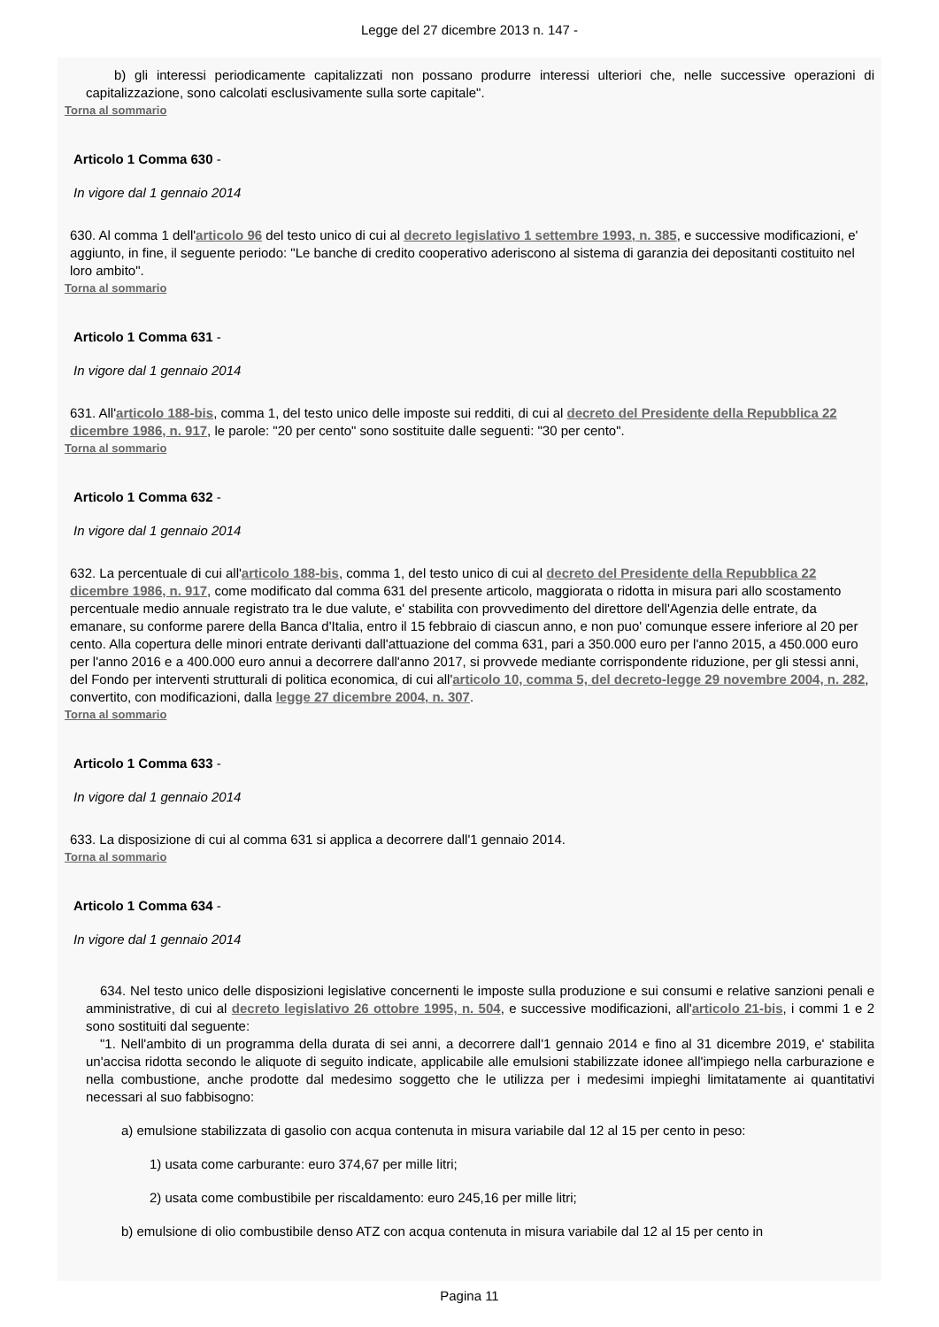Legge del 27 dicembre 2013 n. 147 -
b) gli interessi periodicamente capitalizzati non possano produrre interessi ulteriori che, nelle successive operazioni di capitalizzazione, sono calcolati esclusivamente sulla sorte capitale".
Torna al sommario
Articolo 1 Comma 630 -
In vigore dal 1 gennaio 2014
630. Al comma 1 dell'articolo 96 del testo unico di cui al decreto legislativo 1 settembre 1993, n. 385, e successive modificazioni, e' aggiunto, in fine, il seguente periodo: "Le banche di credito cooperativo aderiscono al sistema di garanzia dei depositanti costituito nel loro ambito".
Torna al sommario
Articolo 1 Comma 631 -
In vigore dal 1 gennaio 2014
631. All'articolo 188-bis, comma 1, del testo unico delle imposte sui redditi, di cui al decreto del Presidente della Repubblica 22 dicembre 1986, n. 917, le parole: "20 per cento" sono sostituite dalle seguenti: "30 per cento".
Torna al sommario
Articolo 1 Comma 632 -
In vigore dal 1 gennaio 2014
632. La percentuale di cui all'articolo 188-bis, comma 1, del testo unico di cui al decreto del Presidente della Repubblica 22 dicembre 1986, n. 917, come modificato dal comma 631 del presente articolo, maggiorata o ridotta in misura pari allo scostamento percentuale medio annuale registrato tra le due valute, e' stabilita con provvedimento del direttore dell'Agenzia delle entrate, da emanare, su conforme parere della Banca d'Italia, entro il 15 febbraio di ciascun anno, e non puo' comunque essere inferiore al 20 per cento. Alla copertura delle minori entrate derivanti dall'attuazione del comma 631, pari a 350.000 euro per l'anno 2015, a 450.000 euro per l'anno 2016 e a 400.000 euro annui a decorrere dall'anno 2017, si provvede mediante corrispondente riduzione, per gli stessi anni, del Fondo per interventi strutturali di politica economica, di cui all'articolo 10, comma 5, del decreto-legge 29 novembre 2004, n. 282, convertito, con modificazioni, dalla legge 27 dicembre 2004, n. 307.
Torna al sommario
Articolo 1 Comma 633 -
In vigore dal 1 gennaio 2014
633. La disposizione di cui al comma 631 si applica a decorrere dall'1 gennaio 2014.
Torna al sommario
Articolo 1 Comma 634 -
In vigore dal 1 gennaio 2014
634. Nel testo unico delle disposizioni legislative concernenti le imposte sulla produzione e sui consumi e relative sanzioni penali e amministrative, di cui al decreto legislativo 26 ottobre 1995, n. 504, e successive modificazioni, all'articolo 21-bis, i commi 1 e 2 sono sostituiti dal seguente:
"1. Nell'ambito di un programma della durata di sei anni, a decorrere dall'1 gennaio 2014 e fino al 31 dicembre 2019, e' stabilita un'accisa ridotta secondo le aliquote di seguito indicate, applicabile alle emulsioni stabilizzate idonee all'impiego nella carburazione e nella combustione, anche prodotte dal medesimo soggetto che le utilizza per i medesimi impieghi limitatamente ai quantitativi necessari al suo fabbisogno:
a) emulsione stabilizzata di gasolio con acqua contenuta in misura variabile dal 12 al 15 per cento in peso:
1) usata come carburante: euro 374,67 per mille litri;
2) usata come combustibile per riscaldamento: euro 245,16 per mille litri;
b) emulsione di olio combustibile denso ATZ con acqua contenuta in misura variabile dal 12 al 15 per cento in
Pagina 11